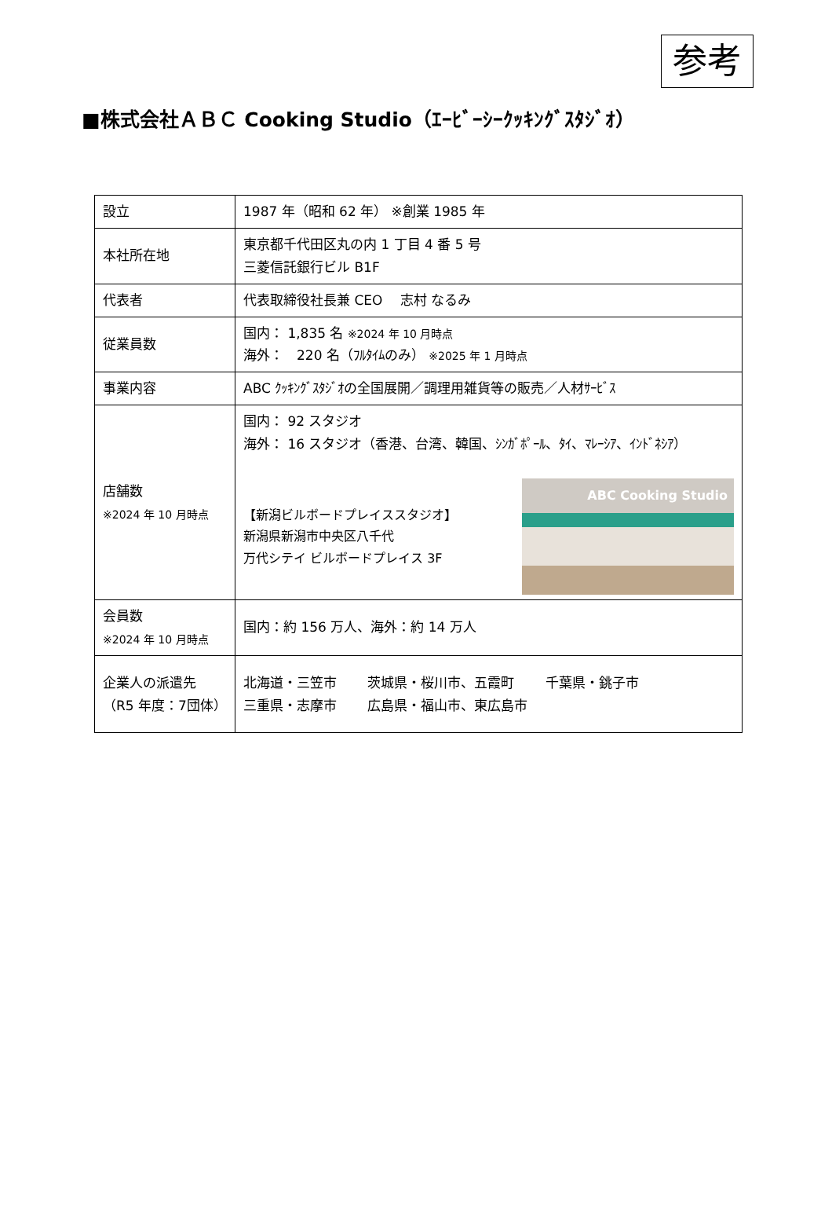参考
■株式会社ＡＢＣ Cooking Studio（ｴｰﾋﾞｰｼｰｸｯｷﾝｸﾞｽﾀｼﾞｵ）
| 設立 | 1987 年（昭和 62 年） ※創業 1985 年 |
| 本社所在地 | 東京都千代田区丸の内 1 丁目 4 番 5 号 三菱信託銀行ビル B1F |
| 代表者 | 代表取締役社長兼 CEO 志村 なるみ |
| 従業員数 | 国内： 1,835 名 ※2024 年 10 月時点 海外： 220 名（ﾌﾙﾀｲﾑのみ） ※2025 年 1 月時点 |
| 事業内容 | ABC ｸｯｷﾝｸﾞｽﾀｼﾞｵの全国展開／調理用雑貨等の販売／人材ｻｰﾋﾞｽ |
| 店舗数 ※2024 年 10 月時点 | 国内： 92 スタジオ 海外： 16 スタジオ（香港、台湾、韓国、ｼﾝｶﾞﾎﾟｰﾙ、ﾀｲ、ﾏﾚｰｼｱ、ｲﾝﾄﾞﾈｼｱ） 【新潟ビルボードプレイススタジオ】 新潟県新潟市中央区八千代 万代シテイ ビルボードプレイス 3F ABC Cooking Studio |
| 会員数 ※2024 年 10 月時点 | 国内：約 156 万人、海外：約 14 万人 |
| 企業人の派遣先 （R5 年度：7団体） | 北海道・三笠市 茨城県・桜川市、五霞町 千葉県・銚子市 三重県・志摩市 広島県・福山市、東広島市 |